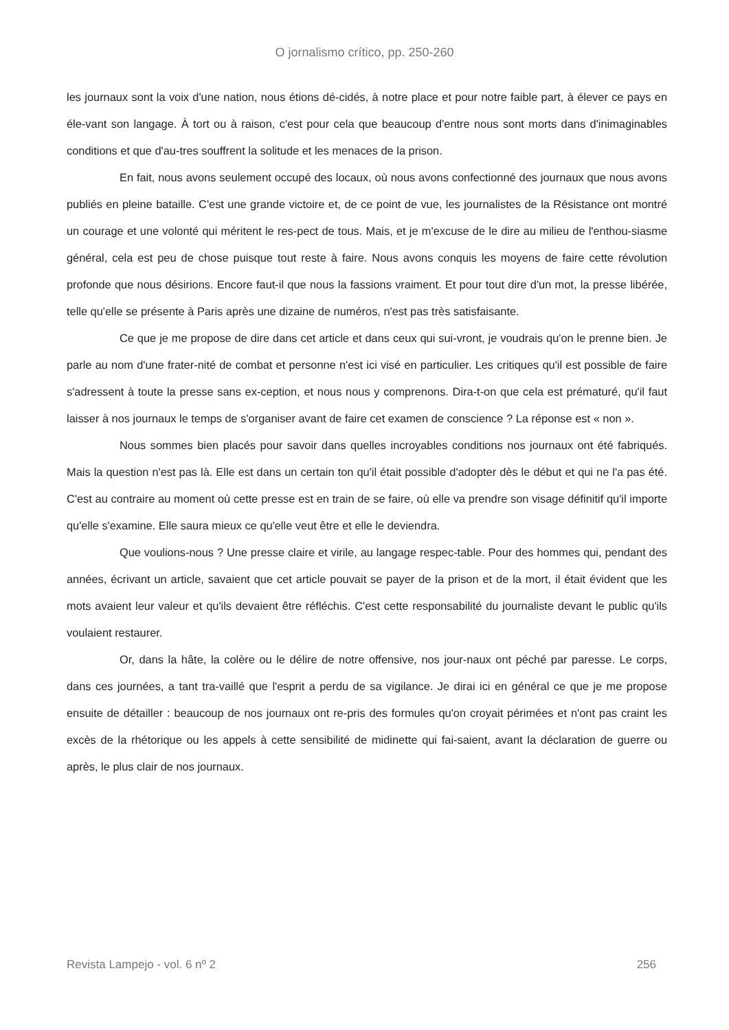O jornalismo crítico, pp. 250-260
les journaux sont la voix d'une nation, nous étions dé-cidés, à notre place et pour notre faible part, à élever ce pays en éle-vant son langage. À tort ou à raison, c'est pour cela que beaucoup d'entre nous sont morts dans d'inimaginables conditions et que d'au-tres souffrent la solitude et les menaces de la prison.
En fait, nous avons seulement occupé des locaux, où nous avons confectionné des journaux que nous avons publiés en pleine bataille. C'est une grande victoire et, de ce point de vue, les journalistes de la Résistance ont montré un courage et une volonté qui méritent le res-pect de tous. Mais, et je m'excuse de le dire au milieu de l'enthou-siasme général, cela est peu de chose puisque tout reste à faire. Nous avons conquis les moyens de faire cette révolution profonde que nous désirions. Encore faut-il que nous la fassions vraiment. Et pour tout dire d'un mot, la presse libérée, telle qu'elle se présente à Paris après une dizaine de numéros, n'est pas très satisfaisante.
Ce que je me propose de dire dans cet article et dans ceux qui sui-vront, je voudrais qu'on le prenne bien. Je parle au nom d'une frater-nité de combat et personne n'est ici visé en particulier. Les critiques qu'il est possible de faire s'adressent à toute la presse sans ex-ception, et nous nous y comprenons. Dira-t-on que cela est prématuré, qu'il faut laisser à nos journaux le temps de s'organiser avant de faire cet examen de conscience ? La réponse est « non ».
Nous sommes bien placés pour savoir dans quelles incroyables conditions nos journaux ont été fabriqués. Mais la question n'est pas là. Elle est dans un certain ton qu'il était possible d'adopter dès le début et qui ne l'a pas été. C'est au contraire au moment où cette presse est en train de se faire, où elle va prendre son visage définitif qu'il importe qu'elle s'examine. Elle saura mieux ce qu'elle veut être et elle le deviendra.
Que voulions-nous ? Une presse claire et virile, au langage respec-table. Pour des hommes qui, pendant des années, écrivant un article, savaient que cet article pouvait se payer de la prison et de la mort, il était évident que les mots avaient leur valeur et qu'ils devaient être réfléchis. C'est cette responsabilité du journaliste devant le public qu'ils voulaient restaurer.
Or, dans la hâte, la colère ou le délire de notre offensive, nos jour-naux ont péché par paresse. Le corps, dans ces journées, a tant tra-vaillé que l'esprit a perdu de sa vigilance. Je dirai ici en général ce que je me propose ensuite de détailler : beaucoup de nos journaux ont re-pris des formules qu'on croyait périmées et n'ont pas craint les excès de la rhétorique ou les appels à cette sensibilité de midinette qui fai-saient, avant la déclaration de guerre ou après, le plus clair de nos journaux.
Revista Lampejo - vol. 6 nº 2 256